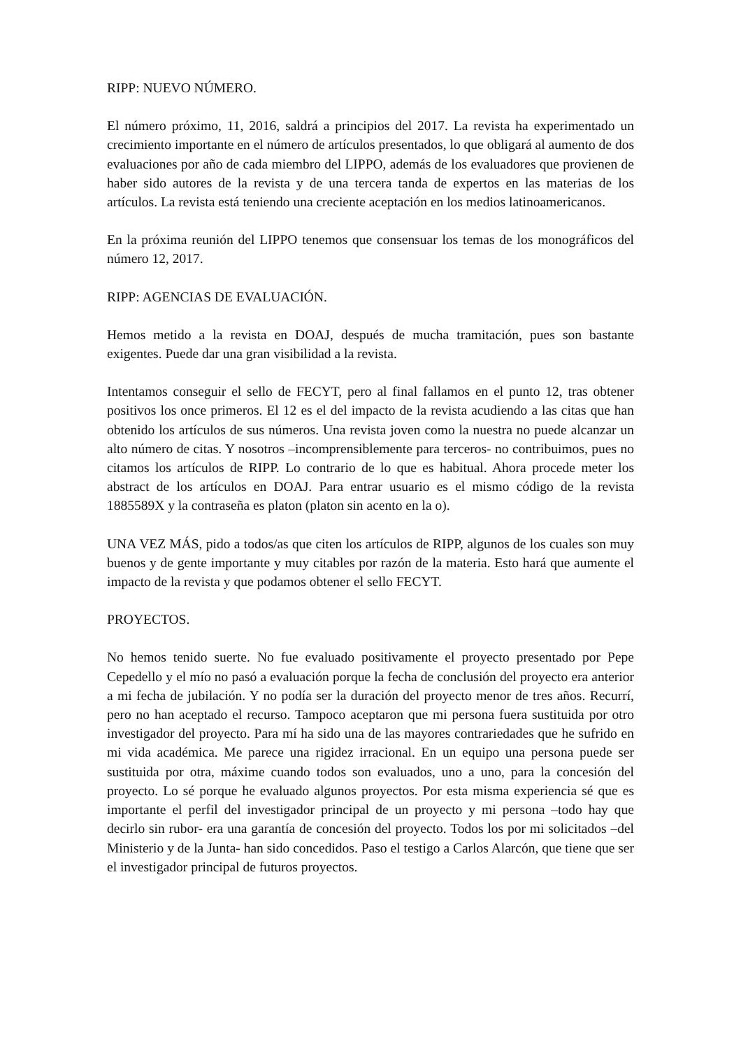RIPP: NUEVO NÚMERO.
El número próximo, 11, 2016, saldrá a principios del 2017. La revista ha experimentado un crecimiento importante en el número de artículos presentados, lo que obligará al aumento de dos evaluaciones por año de cada miembro del LIPPO, además de los evaluadores que provienen de haber sido autores de la revista y de una tercera tanda de expertos en las materias de los artículos. La revista está teniendo una creciente aceptación en los medios latinoamericanos.
En la próxima reunión del LIPPO tenemos que consensuar los temas de los monográficos del número 12, 2017.
RIPP: AGENCIAS DE EVALUACIÓN.
Hemos metido a la revista en DOAJ, después de mucha tramitación, pues son bastante exigentes. Puede dar una gran visibilidad a la revista.
Intentamos conseguir el sello de FECYT, pero al final fallamos en el punto 12, tras obtener positivos los once primeros. El 12 es el del impacto de la revista acudiendo a las citas que han obtenido los artículos de sus números. Una revista joven como la nuestra no puede alcanzar un alto número de citas. Y nosotros –incomprensiblemente para terceros- no contribuimos, pues no citamos los artículos de RIPP. Lo contrario de lo que es habitual. Ahora procede meter los abstract de los artículos en DOAJ. Para entrar usuario es el mismo código de la revista 1885589X y la contraseña es platon (platon sin acento en la o).
UNA VEZ MÁS, pido a todos/as que citen los artículos de RIPP, algunos de los cuales son muy buenos y de gente importante y muy citables por razón de la materia. Esto hará que aumente el impacto de la revista y que podamos obtener el sello FECYT.
PROYECTOS.
No hemos tenido suerte. No fue evaluado positivamente el proyecto presentado por Pepe Cepedello y el mío no pasó a evaluación porque la fecha de conclusión del proyecto era anterior a mi fecha de jubilación. Y no podía ser la duración del proyecto menor de tres años. Recurrí, pero no han aceptado el recurso. Tampoco aceptaron que mi persona fuera sustituida por otro investigador del proyecto. Para mí ha sido una de las mayores contrariedades que he sufrido en mi vida académica. Me parece una rigidez irracional. En un equipo una persona puede ser sustituida por otra, máxime cuando todos son evaluados, uno a uno, para la concesión del proyecto. Lo sé porque he evaluado algunos proyectos. Por esta misma experiencia sé que es importante el perfil del investigador principal de un proyecto y mi persona –todo hay que decirlo sin rubor- era una garantía de concesión del proyecto. Todos los por mi solicitados –del Ministerio y de la Junta- han sido concedidos. Paso el testigo a Carlos Alarcón, que tiene que ser el investigador principal de futuros proyectos.